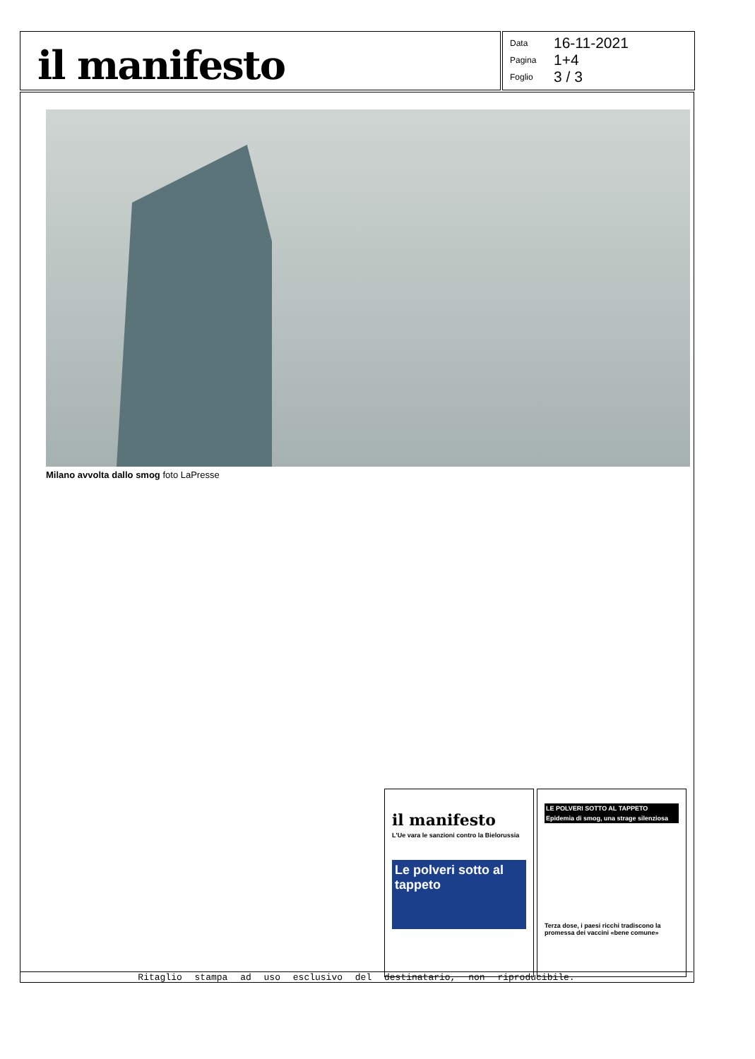il manifesto
| Data | 16-11-2021 |
| Pagina | 1+4 |
| Foglio | 3 / 3 |
Milano avvolta dallo smog foto LaPresse
il manifesto
L'Ue vara le sanzioni contro la Bielorussia
Le polveri sotto al tappeto
LE POLVERI SOTTO AL TAPPETO
Epidemia di smog, una strage silenziosa
Terza dose, i paesi ricchi tradiscono la promessa dei vaccini «bene comune»
Ritaglio stampa ad uso esclusivo del destinatario, non riproducibile.